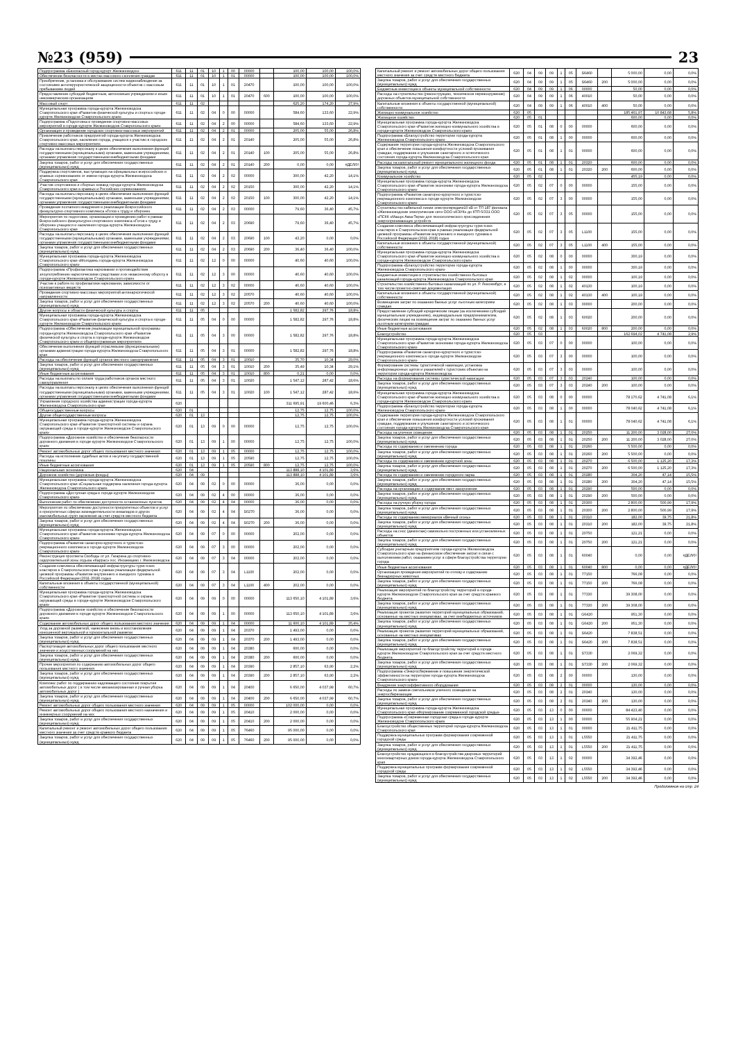№23 (959) 23
| Подпрограмма «Безопасный город-курорт Железноводск» | 611 | 11 | 01 | 10 | 1 | 00 | 00000 | | 100,00 | 100,00 | 100,0% |
| Обеспечение безопасности в местах массового скопления граждан | 611 | 11 | 01 | 10 | 1 | 01 | 00000 | | 100,00 | 100,00 | 100,0% |
| Приобретение, установка и обслуживание систем видеонаблюдения за состоянием антитеррористической защищенности объектов с массовым пребыванием людей | 611 | 11 | 01 | 10 | 1 | 01 | 20470 | | 100,00 | 100,00 | 100,0% |
| Предоставление субсидий бюджетным, автономным учреждениям и иным некоммерческим организациям | 611 | 11 | 01 | 10 | 1 | 01 | 20470 | 600 | 100,00 | 100,00 | 100,0% |
| Массовый спорт | 611 | 11 | 02 | | | | | | 625,20 | 174,20 | 27,9% |
| Муниципальная программа города-курорта Железноводска Ставропольского края «Развитие физической культуры и спорта в городе-курорте Железноводске Ставропольского края» | 611 | 11 | 02 | 04 | 0 | 00 | 00000 | | 584,60 | 133,60 | 22,9% |
| Подпрограмма «Подготовка и проведение спортивно-массовых мероприятий в городе-курорте Железноводске Ставропольского края» | 611 | 11 | 02 | 04 | 2 | 00 | 00000 | | 584,60 | 133,60 | 22,9% |
| Организация и проведение городских спортивно-массовых мероприятий | 611 | 11 | 02 | 04 | 2 | 01 | 00000 | | 205,00 | 55,00 | 26,8% |
| Привлечение работников предприятий города-курорта Железноводска Ставропольского края, населения города, учащихся к участию в городских спортивно-массовых мероприятиях | 611 | 11 | 02 | 04 | 2 | 01 | 20140 | | 205,00 | 55,00 | 26,8% |
| Расходы на выплаты персоналу в целях обеспечения выполнения функций государственными (муниципальными) органами, казенными учреждениями, органами управления государственными внебюджетными фондами | 611 | 11 | 02 | 04 | 2 | 01 | 20140 | 100 | 205,00 | 55,00 | 26,8% |
| Закупка товаров, работ и услуг для обеспечения государственных (муниципальных) нужд | 611 | 11 | 02 | 04 | 2 | 01 | 20140 | 200 | 0,00 | 0,00 | #ДЕЛ/0! |
| Поддержка спортсменов, выступающих на официальных всероссийских и краевых соревнованиях от имени города-курорта Железноводска Ставропольского края | 611 | 11 | 02 | 04 | 2 | 02 | 00000 | | 300,00 | 42,20 | 14,1% |
| Участие спортсменов и сборных команд города-курорта Железноводска Ставропольского края в краевых и Российских соревнованиях | 611 | 11 | 02 | 04 | 2 | 02 | 20150 | | 300,00 | 42,20 | 14,1% |
| Расходы на выплаты персоналу в целях обеспечения выполнения функций государственными (муниципальными) органами, казенными учреждениями, органами управления государственными внебюджетными фондами | 611 | 11 | 02 | 04 | 2 | 02 | 20150 | 100 | 300,00 | 42,20 | 14,1% |
| Проведение поэтапного внедрения и реализации Всероссийского физкультурно-спортивного комплекса «Готов к труду и обороне» | 611 | 11 | 02 | 04 | 2 | 03 | 00000 | | 79,60 | 36,40 | 45,7% |
| Мероприятия по подготовке, организации и проведению работ в рамках Всероссийского физкультурно-спортивного комплекса «Готов к труду и обороне» учащихся и населения города-курорта Железноводска Ставропольского края | 611 | 11 | 02 | 04 | 2 | 03 | 20690 | | 79,60 | 36,40 | 45,7% |
| Расходы на выплаты персоналу в целях обеспечения выполнения функций государственными (муниципальными) органами, казенными учреждениями, органами управления государственными внебюджетными фондами | 611 | 11 | 02 | 04 | 2 | 03 | 20690 | 100 | 43,20 | 0,00 | 0,0% |
| Закупка товаров, работ и услуг для обеспечения государственных (муниципальных) нужд | 611 | 11 | 02 | 04 | 2 | 03 | 20690 | 200 | 36,40 | 36,40 | 100,0% |
| Муниципальная программа города-курорта Железноводска Ставропольского края «Молодежь города-курорта Железноводска Ставропольского края» | 611 | 11 | 02 | 12 | 0 | 00 | 00000 | | 40,60 | 40,60 | 100,0% |
| Подпрограмма «Профилактика наркомании и противодействие злоупотреблению наркотическими средствами и их незаконному обороту в городе-курорте Железноводске Ставропольского края» | 611 | 11 | 02 | 12 | 3 | 00 | 00000 | | 40,60 | 40,60 | 100,0% |
| Участие в работе по профилактике наркомании, зависимости от психоактивных веществ | 611 | 11 | 02 | 12 | 3 | 02 | 00000 | | 40,60 | 40,60 | 100,0% |
| Проведение спортивно-массовых мероприятий антинаркотической направленности | 611 | 11 | 02 | 12 | 3 | 02 | 20570 | | 40,60 | 40,60 | 100,0% |
| Закупка товаров, работ и услуг для обеспечения государственных (муниципальных) нужд | 611 | 11 | 02 | 12 | 3 | 02 | 20570 | 200 | 40,60 | 40,60 | 100,0% |
| Другие вопросы в области физической культуры и спорта | 611 | 11 | 05 | | | | | | 1 582,82 | 297,76 | 18,8% |
| Муниципальная программа города-курорта Железноводска Ставропольского края «Развитие физической культуры и спорта в городе-курорте Железноводске Ставропольского края» | 611 | 11 | 05 | 04 | 0 | 00 | 00000 | | 1 582,82 | 297,76 | 18,8% |
| Подпрограмма «Обеспечение реализации муниципальной программы города-курорта Железноводска Ставропольского края «Развитие физической культуры и спорта в городе-курорте Железноводске Ставропольского края» и общепрограммные мероприятия» | 611 | 11 | 05 | 04 | 3 | 00 | 00000 | | 1 582,82 | 297,76 | 18,8% |
| Обеспечение выполнения функций отраслевыми (функциональными) органами администрации города-курорта Железноводска Ставропольского края | 611 | 11 | 05 | 04 | 3 | 01 | 00000 | | 1 582,82 | 297,76 | 18,8% |
| Расходы на обеспечение функций органов местного самоуправления | 611 | 11 | 05 | 04 | 3 | 01 | 10010 | | 35,70 | 10,34 | 29,0% |
| Закупка товаров, работ и услуг для обеспечения государственных (муниципальных) нужд | 611 | 11 | 05 | 04 | 3 | 01 | 10010 | 200 | 35,49 | 10,34 | 29,1% |
| Иные бюджетные ассигнования | 611 | 11 | 05 | 04 | 3 | 01 | 10010 | 800 | 0,21 | 0,00 | 0,0% |
| Расходы на выплаты по оплате труда работников органов местного самоуправления | 611 | 11 | 05 | 04 | 3 | 01 | 10020 | | 1 547,12 | 287,42 | 18,6% |
| Расходы на выплаты персоналу в целях обеспечения выполнения функций государственными (муниципальными) органами, казенными учреждениями, органами управления государственными внебюджетными фондами | 611 | 11 | 05 | 04 | 3 | 01 | 10020 | 100 | 1 547,12 | 287,42 | 18,6% |
| Управление городского хозяйства администрации города-курорта Железноводска Ставропольского края | 620 | | | | | | | | 311 695,91 | 19 600,46 | 6,3% |
| Общегосударственные вопросы | 620 | 01 | | | | | | | 12,75 | 12,75 | 100,0% |
| Другие общегосударственные вопросы | 620 | 01 | 13 | | | | | | 12,75 | 12,75 | 100,0% |
| Муниципальная программа города-курорта Железноводска Ставропольского края «Развитие транспортной системы и охрана окружающей среды в городе-курорте Железноводске Ставропольского края» | 620 | 01 | 13 | 09 | 0 | 00 | 00000 | | 12,75 | 12,75 | 100,0% |
| Подпрограмма «Дорожное хозяйство и обеспечение безопасности дорожного движения в городе-курорте Железноводске Ставропольского края» | 620 | 01 | 13 | 09 | 1 | 00 | 00000 | | 12,75 | 12,75 | 100,0% |
| Ремонт автомобильных дорог общего пользования местного значения | 620 | 01 | 13 | 09 | 1 | 05 | 00000 | | 12,75 | 12,75 | 100,0% |
| Расходы на исполнение судебных актов и на уплату государственной пошлины | 620 | 01 | 13 | 09 | 1 | 05 | 20590 | | 12,75 | 12,75 | 100,0% |
| Иные бюджетные ассигнования | 620 | 01 | 13 | 09 | 1 | 05 | 20590 | 800 | 12,75 | 12,75 | 100,0% |
| Национальная экономика | 620 | 04 | | | | | | | 113 888,10 | 4 101,89 | 3,6% |
| Дорожное хозяйство (дорожные фонды) | 620 | 04 | 09 | | | | | | 113 888,10 | 4 101,89 | 3,6% |
| Муниципальная программа города-курорта Железноводска Ставропольского края «Социальная поддержка населения города-курорта Железноводска Ставропольского края» | 620 | 04 | 09 | 02 | 0 | 00 | 00000 | | 36,00 | 0,00 | 0,0% |
| Подпрограмма «Доступная среда в городе-курорте Железноводске Ставропольского края» | 620 | 04 | 09 | 02 | 4 | 00 | 00000 | | 36,00 | 0,00 | 0,0% |
| Выполнение работ по обеспечению доступности остановочных пунктов | 620 | 04 | 09 | 02 | 4 | 04 | 00000 | | 36,00 | 0,00 | 0,0% |
| Мероприятия по обеспечению доступности приоритетных объектов и услуг в приоритетных сферах жизнедеятельности инвалидов и других маломобильных групп населения за счет средств местного бюджета | 620 | 04 | 09 | 02 | 4 | 04 | S0270 | | 36,00 | 0,00 | 0,0% |
| Закупка товаров, работ и услуг для обеспечения государственных (муниципальных) нужд | 620 | 04 | 09 | 02 | 4 | 04 | S0270 | 200 | 36,00 | 0,00 | 0,0% |
| Муниципальная программа города-курорта Железноводска Ставропольского края «Развитие экономики города-курорта Железноводска Ставропольского края» | 620 | 04 | 09 | 07 | 0 | 00 | 00000 | | 202,00 | 0,00 | 0,0% |
| Подпрограмма «Развитие санаторно-курортного и туристско-рекреационного комплекса в городе-курорте Железноводске Ставропольского края» | 620 | 04 | 09 | 07 | 3 | 00 | 00000 | | 202,00 | 0,00 | 0,0% |
| Реконструкция проспекта Свободы от ул. Гагарина до спортивно-оздоровительной зоны отдыха «Каррас» пос. Иноземцево г. Железноводска | 620 | 04 | 09 | 07 | 3 | 04 | 00000 | | 202,00 | 0,00 | 0,0% |
| Создание комплекса обеспечивающей инфраструктуры туристских кластеров в Ставропольском крае в рамках реализации федеральной целевой программы «Развитие внутреннего и въездного туризма в Российской Федерации (2011-2018) годы» | 620 | 04 | 09 | 07 | 3 | 04 | L1100 | | 202,00 | 0,00 | 0,0% |
| Капитальные вложения в объекты государственной (муниципальной) собственности | 620 | 04 | 09 | 07 | 3 | 04 | L1100 | 400 | 202,00 | 0,00 | 0,0% |
| Муниципальная программа города-курорта Железноводска Ставропольского края «Развитие транспортной системы и охрана окружающей среды в городе-курорте Железноводске Ставропольского края» | 620 | 04 | 09 | 09 | 0 | 00 | 00000 | | 113 650,10 | 4 101,89 | 3,6% |
| Подпрограмма «Дорожное хозяйство и обеспечение безопасности дорожного движения в городе-курорте Железноводске Ставропольского края» | 620 | 04 | 09 | 09 | 1 | 00 | 00000 | | 113 650,10 | 4 101,89 | 3,6% |
| Содержание автомобильных дорог общего пользования местного значения | 620 | 04 | 09 | 09 | 1 | 04 | 00000 | | 11 600,10 | 4 101,89 | 35,4% |
| Уход за дорожной разметкой, нанесение вновь и восстановление изношенной вертикальной и горизонтальной разметки | 620 | 04 | 09 | 09 | 1 | 04 | 20370 | | 1 493,00 | 0,00 | 0,0% |
| Закупка товаров, работ и услуг для обеспечения государственных (муниципальных) нужд | 620 | 04 | 09 | 09 | 1 | 04 | 20370 | 200 | 1 493,00 | 0,00 | 0,0% |
| Паспортизация автомобильных дорог общего пользования местного значения и искусственных сооружений на них | 620 | 04 | 09 | 09 | 1 | 04 | 20380 | | 600,00 | 0,00 | 0,0% |
| Закупка товаров, работ и услуг для обеспечения государственных (муниципальных) нужд | 620 | 04 | 09 | 09 | 1 | 04 | 20380 | 200 | 600,00 | 0,00 | 0,0% |
| Прочие мероприятия по содержанию автомобильных дорог общего пользования местного значения | 620 | 04 | 09 | 09 | 1 | 04 | 20390 | | 2 857,10 | 63,90 | 2,2% |
| Закупка товаров, работ и услуг для обеспечения государственных (муниципальных) нужд | 620 | 04 | 09 | 09 | 1 | 04 | 20390 | 200 | 2 857,10 | 63,90 | 2,2% |
| Комплекс работ по поддержанию надлежащего состояния покрытия автомобильных дорог ( в том числе механизированная и ручная уборка автомобильных дорог ) | 620 | 04 | 09 | 09 | 1 | 04 | 20400 | | 6 650,00 | 4 037,99 | 60,7% |
| Закупка товаров, работ и услуг для обеспечения государственных (муниципальных) нужд | 620 | 04 | 09 | 09 | 1 | 04 | 20400 | 200 | 6 650,00 | 4 037,99 | 60,7% |
| Ремонт автомобильных дорог общего пользования местного значения | 620 | 04 | 09 | 09 | 1 | 05 | 00000 | | 102 000,00 | 0,00 | 0,0% |
| Ремонт автомобильных дорог общего пользования местного назначения и инженерных сооружений на них | 620 | 04 | 09 | 09 | 1 | 05 | 20410 | | 2 000,00 | 0,00 | 0,0% |
| Закупка товаров, работ и услуг для обеспечения государственных (муниципальных) нужд | 620 | 04 | 09 | 09 | 1 | 05 | 20410 | 200 | 2 000,00 | 0,00 | 0,0% |
| Капитальный ремонт и ремонт автомобильных дорог общего пользования местного значения за счет средств краевого бюджета | 620 | 04 | 09 | 09 | 1 | 05 | 76460 | | 95 000,00 | 0,00 | 0,0% |
| Закупка товаров, работ и услуг для обеспечения государственных (муниципальных) нужд | 620 | 04 | 09 | 09 | 1 | 05 | 76460 | 200 | 95 000,00 | 0,00 | 0,0% |
| Капитальный ремонт и ремонт автомобильных дорог общего пользования местного значения за счет средств местного бюджета | 620 | 04 | 09 | 09 | 1 | 05 | S6460 | | 5 000,00 | 0,00 | 0,0% |
| Закупка товаров, работ и услуг для обеспечения государственных (муниципальных) нужд | 620 | 04 | 09 | 09 | 1 | 05 | S6460 | 200 | 5 000,00 | 0,00 | 0,0% |
| Бюджетные инвестиции в объекты муниципальной собственности | 620 | 04 | 09 | 09 | 1 | 06 | 00000 | | 50,00 | 0,00 | 0,0% |
| Расходы на строительство (реконструкцию, техническое перевооружение) дорожных объектов муниципальной собственности | 620 | 04 | 09 | 09 | 1 | 06 | 40010 | | 50,00 | 0,00 | 0,0% |
| Капитальные вложения в объекты государственной (муниципальной) собственности | 620 | 04 | 09 | 09 | 1 | 06 | 40010 | 400 | 50,00 | 0,00 | 0,0% |
| Жилищно-коммунальное хозяйство | 620 | 05 | | | | | | | 185 461,97 | 10 843,68 | 5,8% |
| Жилищное хозяйство | 620 | 05 | 01 | | | | | | 600,00 | 0,00 | 0,0% |
| Муниципальная программа города-курорта Железноводска Ставропольского края «Развитие жилищно-коммунального хозяйства в городе-курорте Железноводске Ставропольского края» | 620 | 05 | 01 | 08 | 0 | 00 | 00000 | | 600,00 | 0,00 | 0,0% |
| Подпрограмма «Благоустройство территории города-курорта Железноводска Ставропольского края» | 620 | 05 | 01 | 08 | 1 | 00 | 00000 | | 600,00 | 0,00 | 0,0% |
| Содержание территории города-курорта Железноводска Ставропольского края и обеспечение повышения комфортности условий проживания граждан, поддержание и улучшение санитарного и эстетического состояния города-курорта Железноводска Ставропольского края | 620 | 05 | 01 | 08 | 1 | 01 | 00000 | | 600,00 | 0,00 | 0,0% |
| Расходы на капитальный ремонт муниципального жилищного фонда | 620 | 05 | 01 | 08 | 1 | 01 | 20320 | | 600,00 | 0,00 | 0,0% |
| Закупка товаров, работ и услуг для обеспечения государственных (муниципальных) нужд | 620 | 05 | 01 | 08 | 1 | 01 | 20320 | 200 | 600,00 | 0,00 | 0,0% |
| Коммунальное хозяйство | 620 | 05 | 02 | | | | | | 455,19 | 0,00 | 0,0% |
| Муниципальная программа города-курорта Железноводска Ставропольского края «Развитие экономики города-курорта Железноводска Ставропольского края» | 620 | 05 | 02 | 07 | 0 | 00 | 00000 | | 155,00 | 0,00 | 0,0% |
| Подпрограмма «Развитие санаторно-курортного и туристско-рекреационного комплекса в городе-курорте Железноводске Ставропольского края» | 620 | 05 | 02 | 07 | 3 | 00 | 00000 | | 155,00 | 0,00 | 0,0% |
| Строительство кабельной линии электропередачи10 кВ от ТП 187 филиала «Железноводские электрические сети ООО «КЭУК» до КТП-5/331 ООО «ПСКК «Машук Аква-Терм» для технологического присоединения энергопринимающих устройств | 620 | 05 | 02 | 07 | 3 | 05 | 00000 | | 155,00 | 0,00 | 0,0% |
| Создание комплекса обеспечивающей инфраструктуры туристских кластеров в Ставропольском крае в рамках реализации федеральной целевой программы «Развитие внутреннего и въездного туризма в Российской Федерации (2011-2018) годы» | 620 | 05 | 02 | 07 | 3 | 05 | L1100 | | 155,00 | 0,00 | 0,0% |
| Капитальные вложения в объекты государственной (муниципальной) собственности | 620 | 05 | 02 | 07 | 3 | 05 | L1100 | 400 | 155,00 | 0,00 | 0,0% |
| Муниципальная программа города-курорта Железноводска Ставропольского края «Развитие жилищно-коммунального хозяйства в городе-курорте Железноводске Ставропольского края» | 620 | 05 | 02 | 08 | 0 | 00 | 00000 | | 300,19 | 0,00 | 0,0% |
| Подпрограмма «Благоустройство территории города-курорта Железноводска Ставропольского края» | 620 | 05 | 02 | 08 | 1 | 00 | 00000 | | 300,19 | 0,00 | 0,0% |
| Бюджетные инвестиции в строительство хозяйственно-бытовых канализаций города-курорта Железноводска Ставропольского края | 620 | 05 | 02 | 08 | 1 | 02 | 00000 | | 100,19 | 0,00 | 0,0% |
| Строительство хозяйственно-бытовых канализаций по ул. Р. Люксембург, в том числе проектно-сметная документация | 620 | 05 | 02 | 08 | 1 | 02 | 40130 | | 100,19 | 0,00 | 0,0% |
| Капитальные вложения в объекты государственной (муниципальной) собственности | 620 | 05 | 02 | 08 | 1 | 02 | 40130 | 400 | 100,19 | 0,00 | 0,0% |
| Возмещение затрат по оказанию банных услуг льготным категориям граждан | 620 | 05 | 02 | 08 | 1 | 03 | 00000 | | 200,00 | 0,00 | 0,0% |
| Предоставление субсидий юридическим лицам (за исключением субсидий муниципальным учреждениям), индивидуальным предпринимателям, физическим лицам на возмещение затрат по оказанию банных услуг льготным категориям граждан | 620 | 05 | 02 | 08 | 1 | 03 | 60020 | | 200,00 | 0,00 | 0,0% |
| Иные бюджетные ассигнования | 620 | 05 | 02 | 08 | 1 | 03 | 60020 | 800 | 200,00 | 0,00 | 0,0% |
| Благоустройство | 620 | 05 | 03 | | | | | | 162 694,02 | 4 741,08 | 2,9% |
| Муниципальная программа города-курорта Железноводска Ставропольского края «Развитие экономики города-курорта Железноводска Ставропольского края» | 620 | 05 | 03 | 07 | 0 | 00 | 00000 | | 100,00 | 0,00 | 0,0% |
| Подпрограмма «Развитие санаторно-курортного и туристско-рекреационного комплекса в городе-курорте Железноводске Ставропольского края» | 620 | 05 | 03 | 07 | 3 | 00 | 00000 | | 100,00 | 0,00 | 0,0% |
| Формирование системы туристической навигации, установка информационных щитов и указателей к туристским объектам на территории города-курорта Железноводска | 620 | 05 | 03 | 07 | 3 | 03 | 00000 | | 100,00 | 0,00 | 0,0% |
| Расходы на формирование системы туристической навигации | 620 | 05 | 03 | 07 | 3 | 03 | 20240 | | 100,00 | 0,00 | 0,0% |
| Закупка товаров, работ и услуг для обеспечения государственных (муниципальных) нужд | 620 | 05 | 03 | 07 | 3 | 03 | 20240 | 200 | 100,00 | 0,00 | 0,0% |
| Муниципальная программа города-курорта Железноводска Ставропольского края «Развитие жилищно-коммунального хозяйства в городе-курорте Железноводске Ставропольского края» | 620 | 05 | 03 | 08 | 0 | 00 | 00000 | | 78 170,62 | 4 741,08 | 6,1% |
| Подпрограмма «Благоустройство территории города-курорта Железноводска Ставропольского края» | 620 | 05 | 03 | 08 | 1 | 00 | 00000 | | 78 040,62 | 4 741,08 | 6,1% |
| Содержание территории города-курорта Железноводска Ставропольского края и обеспечение повышения комфортности условий проживания граждан, поддержание и улучшение санитарного и эстетического состояния города-курорта Железноводска Ставропольского края | 620 | 05 | 03 | 08 | 1 | 01 | 00000 | | 78 040,62 | 4 741,08 | 6,1% |
| Расходы на уличное освещение | 620 | 05 | 03 | 08 | 1 | 01 | 20250 | | 11 200,00 | 3 028,00 | 27,0% |
| Закупка товаров, работ и услуг для обеспечения государственных (муниципальных) нужд | 620 | 05 | 03 | 08 | 1 | 01 | 20250 | 200 | 11 200,00 | 3 028,00 | 27,0% |
| Расходы по содержанию и озеленению города | 620 | 05 | 03 | 08 | 1 | 01 | 20260 | | 5 500,00 | 0,00 | 0,0% |
| Закупка товаров, работ и услуг для обеспечения государственных (муниципальных) нужд | 620 | 05 | 03 | 08 | 1 | 01 | 20260 | 200 | 5 500,00 | 0,00 | 0,0% |
| Расходы по содержанию и озеленению курортной зоны | 620 | 05 | 03 | 08 | 1 | 01 | 20270 | | 6 500,00 | 1 125,20 | 17,3% |
| Закупка товаров, работ и услуг для обеспечения государственных (муниципальных) нужд | 620 | 05 | 03 | 08 | 1 | 01 | 20270 | 200 | 6 500,00 | 1 125,20 | 17,3% |
| Расходы по содержанию и озеленению городского парка | 620 | 05 | 03 | 08 | 1 | 01 | 20280 | | 304,20 | 47,14 | 15,5% |
| Закупка товаров, работ и услуг для обеспечения государственных (муниципальных) нужд | 620 | 05 | 03 | 08 | 1 | 01 | 20280 | 200 | 304,20 | 47,14 | 15,5% |
| Расходы на организацию и содержание мест захоронения | 620 | 05 | 03 | 08 | 1 | 01 | 20290 | | 500,00 | 0,00 | 0,0% |
| Закупка товаров, работ и услуг для обеспечения государственных (муниципальных) нужд | 620 | 05 | 03 | 08 | 1 | 01 | 20290 | 200 | 500,00 | 0,00 | 0,0% |
| Расходы на ручную уборку города | 620 | 05 | 03 | 08 | 1 | 01 | 20300 | | 2 800,00 | 500,99 | 17,9% |
| Закупка товаров, работ и услуг для обеспечения государственных (муниципальных) нужд | 620 | 05 | 03 | 08 | 1 | 01 | 20300 | 200 | 2 800,00 | 500,99 | 17,9% |
| Расходы по содержанию мемориалов «Вечный огонь» | 620 | 05 | 03 | 08 | 1 | 01 | 20310 | | 182,00 | 39,75 | 21,8% |
| Закупка товаров, работ и услуг для обеспечения государственных (муниципальных) нужд | 620 | 05 | 03 | 08 | 1 | 01 | 20310 | 200 | 182,00 | 39,75 | 21,8% |
| Расходы на снос (демонтаж) самовольно построенных или установленных объектов | 620 | 05 | 03 | 08 | 1 | 01 | 20750 | | 121,21 | 0,00 | 0,0% |
| Закупка товаров, работ и услуг для обеспечения государственных (муниципальных) нужд | 620 | 05 | 03 | 08 | 1 | 01 | 20750 | 200 | 121,21 | 0,00 | 0,0% |
| Субсидии унитарным предприятиям города-курорта Железноводска Ставропольского края на финансовое обеспечение затрат в связи с выполнением работ, оказанием услуг в сфере благоустройства территории города | 620 | 05 | 03 | 08 | 1 | 01 | 60040 | | 0,00 | 0,00 | #ДЕЛ/0! |
| Иные бюджетные ассигнования | 620 | 05 | 03 | 08 | 1 | 01 | 60040 | 800 | 0,00 | 0,00 | #ДЕЛ/0! |
| Организация проведения мероприятий по отлову и содержанию безнадзорных животных | 620 | 05 | 03 | 08 | 1 | 01 | 77150 | | 766,08 | 0,00 | 0,0% |
| Закупка товаров, работ и услуг для обеспечения государственных (муниципальных) нужд | 620 | 05 | 03 | 08 | 1 | 01 | 77150 | 200 | 766,08 | 0,00 | 0,0% |
| Реализация мероприятий по благоустройству территорий в городе - курорте Железноводске Ставропольского края за счет средств краевого бюджета | 620 | 05 | 03 | 08 | 1 | 01 | 77330 | | 39 308,00 | 0,00 | 0,0% |
| Закупка товаров, работ и услуг для обеспечения государственных (муниципальных) нужд | 620 | 05 | 03 | 08 | 1 | 01 | 77330 | 200 | 39 308,00 | 0,00 | 0,0% |
| Реализация проектов развития территорий муниципальных образований, основанных на местных инициативах, за счет внебюджетных источников | 620 | 05 | 03 | 08 | 1 | 01 | G6420 | | 951,30 | 0,00 | 0,0% |
| Закупка товаров, работ и услуг для обеспечения государственных (муниципальных) нужд | 620 | 05 | 03 | 08 | 1 | 01 | G6420 | 200 | 951,30 | 0,00 | 0,0% |
| Реализация проектов развития территорий муниципальных образований, основанных на местных инициативах | 620 | 05 | 03 | 08 | 1 | 01 | S6420 | | 7 838,51 | 0,00 | 0,0% |
| Закупка товаров, работ и услуг для обеспечения государственных (муниципальных) нужд | 620 | 05 | 03 | 08 | 1 | 01 | S6420 | 200 | 7 838,51 | 0,00 | 0,0% |
| Реализация мероприятий по благоустройству территорий в городе - курорте Железноводске Ставропольского края за счет средств местного бюджета | 620 | 05 | 03 | 08 | 1 | 01 | S7330 | | 2 069,32 | 0,00 | 0,0% |
| Закупка товаров, работ и услуг для обеспечения государственных (муниципальных) нужд | 620 | 05 | 03 | 08 | 1 | 01 | S7330 | 200 | 2 069,32 | 0,00 | 0,0% |
| Подпрограмма «Энергосбережение и повышение энергетической эффективности на территории города-курорта Железноводска Ставропольского края» | 620 | 05 | 03 | 08 | 2 | 00 | 00000 | | 130,00 | 0,00 | 0,0% |
| Внедрение энергоэффективного оборудования | 620 | 05 | 03 | 08 | 2 | 01 | 00000 | | 130,00 | 0,00 | 0,0% |
| Расходы по замене светильников уличного освещения на энергосберегающие | 620 | 05 | 03 | 08 | 2 | 01 | 20340 | | 130,00 | 0,00 | 0,0% |
| Закупка товаров, работ и услуг для обеспечения государственных (муниципальных) нужд | 620 | 05 | 03 | 08 | 2 | 01 | 20340 | 200 | 130,00 | 0,00 | 0,0% |
| Муниципальная программа города-курорта Железноводска Ставропольского края «Формирование современной городской среды» | 620 | 05 | 03 | 13 | 0 | 00 | 00000 | | 84 423,40 | 0,00 | 0,0% |
| Подпрограмма «Современная городская среда в городе-курорте Железноводске Ставропольского края» | 620 | 05 | 03 | 13 | 1 | 00 | 00000 | | 55 904,21 | 0,00 | 0,0% |
| Благоустройство общественных территорий города-курорта Железноводска Ставропольского края | 620 | 05 | 03 | 13 | 1 | 01 | 00000 | | 21 411,75 | 0,00 | 0,0% |
| Поддержка муниципальных программ формирования современной городской среды | 620 | 05 | 03 | 13 | 1 | 01 | L5550 | | 21 411,75 | 0,00 | 0,0% |
| Закупка товаров, работ и услуг для обеспечения государственных (муниципальных) нужд | 620 | 05 | 03 | 13 | 1 | 01 | L5550 | 200 | 21 411,75 | 0,00 | 0,0% |
| Благоустройство нуждающихся в благоустройстве дворовых территорий многоквартирных домов города-курорта Железноводска Ставропольского края | 620 | 05 | 03 | 13 | 1 | 02 | 00000 | | 34 392,46 | 0,00 | 0,0% |
| Поддержка муниципальных программ формирования современной городской среды | 620 | 05 | 03 | 13 | 1 | 02 | L5550 | | 34 392,46 | 0,00 | 0,0% |
| Закупка товаров, работ и услуг для обеспечения государственных (муниципальных) нужд | 620 | 05 | 03 | 13 | 1 | 02 | L5550 | 200 | 34 392,46 | 0,00 | 0,0% |
Продолжение на стр. 24